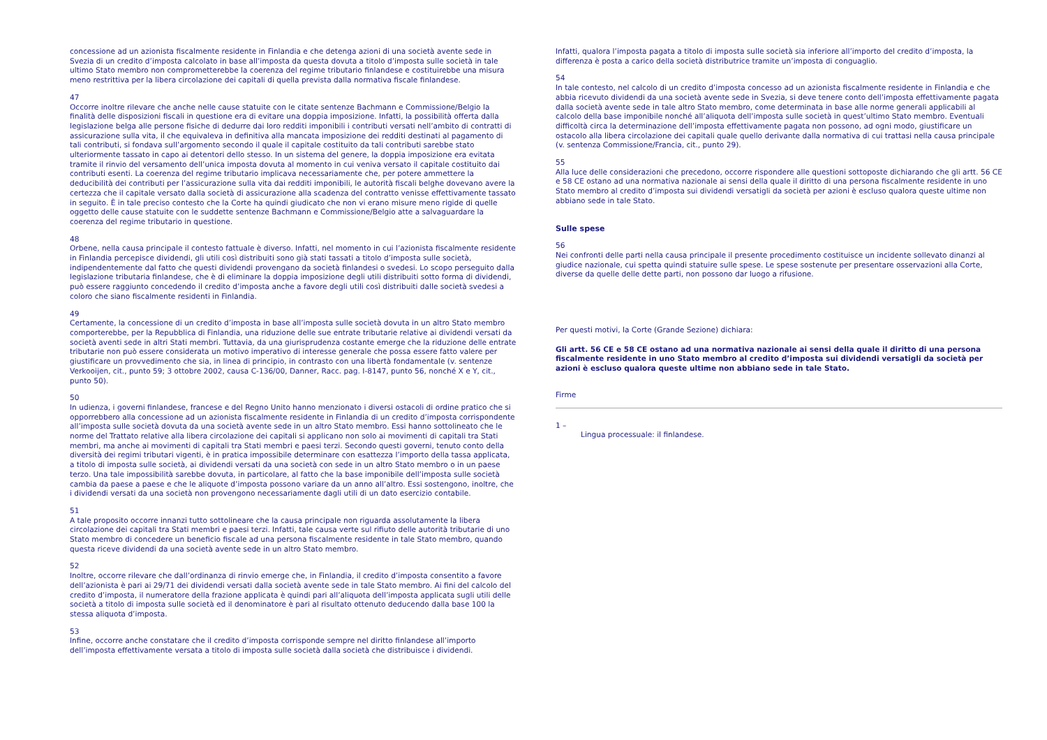concessione ad un azionista fiscalmente residente in Finlandia e che detenga azioni di una società avente sede in Svezia di un credito d’imposta calcolato in base all’imposta da questa dovuta a titolo d’imposta sulle società in tale ultimo Stato membro non comprometterebbe la coerenza del regime tributario finlandese e costituirebbe una misura meno restrittiva per la libera circolazione dei capitali di quella prevista dalla normativa fiscale finlandese.
47
Occorre inoltre rilevare che anche nelle cause statuite con le citate sentenze Bachmann e Commissione/Belgio la finalità delle disposizioni fiscali in questione era di evitare una doppia imposizione. Infatti, la possibilità offerta dalla legislazione belga alle persone fisiche di dedurre dai loro redditi imponibili i contributi versati nell’ambito di contratti di assicurazione sulla vita, il che equivaleva in definitiva alla mancata imposizione dei redditi destinati al pagamento di tali contributi, si fondava sull’argomento secondo il quale il capitale costituito da tali contributi sarebbe stato ulteriormente tassato in capo ai detentori dello stesso. In un sistema del genere, la doppia imposizione era evitata tramite il rinvio del versamento dell’unica imposta dovuta al momento in cui veniva versato il capitale costituito dai contributi esenti. La coerenza del regime tributario implicava necessariamente che, per potere ammettere la deducibilità dei contributi per l’assicurazione sulla vita dai redditi imponibili, le autorità fiscali belghe dovevano avere la certezza che il capitale versato dalla società di assicurazione alla scadenza del contratto venisse effettivamente tassato in seguito. È in tale preciso contesto che la Corte ha quindi giudicato che non vi erano misure meno rigide di quelle oggetto delle cause statuite con le suddette sentenze Bachmann e Commissione/Belgio atte a salvaguardare la coerenza del regime tributario in questione.
48
Orbene, nella causa principale il contesto fattuale è diverso. Infatti, nel momento in cui l’azionista fiscalmente residente in Finlandia percepisce dividendi, gli utili così distribuiti sono già stati tassati a titolo d’imposta sulle società, indipendentemente dal fatto che questi dividendi provengano da società finlandesi o svedesi. Lo scopo perseguito dalla legislazione tributaria finlandese, che è di eliminare la doppia imposizione degli utili distribuiti sotto forma di dividendi, può essere raggiunto concedendo il credito d’imposta anche a favore degli utili così distribuiti dalle società svedesi a coloro che siano fiscalmente residenti in Finlandia.
49
Certamente, la concessione di un credito d’imposta in base all’imposta sulle società dovuta in un altro Stato membro comporterebbe, per la Repubblica di Finlandia, una riduzione delle sue entrate tributarie relative ai dividendi versati da società aventi sede in altri Stati membri. Tuttavia, da una giurisprudenza costante emerge che la riduzione delle entrate tributarie non può essere considerata un motivo imperativo di interesse generale che possa essere fatto valere per giustificare un provvedimento che sia, in linea di principio, in contrasto con una libertà fondamentale (v. sentenze Verkooijen, cit., punto 59; 3 ottobre 2002, causa C-136/00, Danner, Racc. pag. I-8147, punto 56, nonché X e Y, cit., punto 50).
50
In udienza, i governi finlandese, francese e del Regno Unito hanno menzionato i diversi ostacoli di ordine pratico che si opporrebbero alla concessione ad un azionista fiscalmente residente in Finlandia di un credito d’imposta corrispondente all’imposta sulle società dovuta da una società avente sede in un altro Stato membro. Essi hanno sottolineato che le norme del Trattato relative alla libera circolazione dei capitali si applicano non solo ai movimenti di capitali tra Stati membri, ma anche ai movimenti di capitali tra Stati membri e paesi terzi. Secondo questi governi, tenuto conto della diversità dei regimi tributari vigenti, è in pratica impossibile determinare con esattezza l’importo della tassa applicata, a titolo di imposta sulle società, ai dividendi versati da una società con sede in un altro Stato membro o in un paese terzo. Una tale impossibilità sarebbe dovuta, in particolare, al fatto che la base imponibile dell’imposta sulle società cambia da paese a paese e che le aliquote d’imposta possono variare da un anno all’altro. Essi sostengono, inoltre, che i dividendi versati da una società non provengono necessariamente dagli utili di un dato esercizio contabile.
51
A tale proposito occorre innanzi tutto sottolineare che la causa principale non riguarda assolutamente la libera circolazione dei capitali tra Stati membri e paesi terzi. Infatti, tale causa verte sul rifiuto delle autorità tributarie di uno Stato membro di concedere un beneficio fiscale ad una persona fiscalmente residente in tale Stato membro, quando questa riceve dividendi da una società avente sede in un altro Stato membro.
52
Inoltre, occorre rilevare che dall’ordinanza di rinvio emerge che, in Finlandia, il credito d’imposta consentito a favore dell’azionista è pari ai 29/71 dei dividendi versati dalla società avente sede in tale Stato membro. Ai fini del calcolo del credito d’imposta, il numeratore della frazione applicata è quindi pari all’aliquota dell’imposta applicata sugli utili delle società a titolo di imposta sulle società ed il denominatore è pari al risultato ottenuto deducendo dalla base 100 la stessa aliquota d’imposta.
53
Infine, occorre anche constatare che il credito d’imposta corrisponde sempre nel diritto finlandese all’importo dell’imposta effettivamente versata a titolo di imposta sulle società dalla società che distribuisce i dividendi.
Infatti, qualora l’imposta pagata a titolo di imposta sulle società sia inferiore all’importo del credito d’imposta, la differenza è posta a carico della società distributrice tramite un’imposta di conguaglio.
54
In tale contesto, nel calcolo di un credito d’imposta concesso ad un azionista fiscalmente residente in Finlandia e che abbia ricevuto dividendi da una società avente sede in Svezia, si deve tenere conto dell’imposta effettivamente pagata dalla società avente sede in tale altro Stato membro, come determinata in base alle norme generali applicabili al calcolo della base imponibile nonché all’aliquota dell’imposta sulle società in quest’ultimo Stato membro. Eventuali difficoltà circa la determinazione dell’imposta effettivamente pagata non possono, ad ogni modo, giustificare un ostacolo alla libera circolazione dei capitali quale quello derivante dalla normativa di cui trattasi nella causa principale (v. sentenza Commissione/Francia, cit., punto 29).
55
Alla luce delle considerazioni che precedono, occorre rispondere alle questioni sottoposte dichiarando che gli artt. 56 CE e 58 CE ostano ad una normativa nazionale ai sensi della quale il diritto di una persona fiscalmente residente in uno Stato membro al credito d’imposta sui dividendi versatigli da società per azioni è escluso qualora queste ultime non abbiano sede in tale Stato.
Sulle spese
56
Nei confronti delle parti nella causa principale il presente procedimento costituisce un incidente sollevato dinanzi al giudice nazionale, cui spetta quindi statuire sulle spese. Le spese sostenute per presentare osservazioni alla Corte, diverse da quelle delle dette parti, non possono dar luogo a rifusione.
Per questi motivi, la Corte (Grande Sezione) dichiara:
Gli artt. 56 CE e 58 CE ostano ad una normativa nazionale ai sensi della quale il diritto di una persona fiscalmente residente in uno Stato membro al credito d’imposta sui dividendi versatigli da società per azioni è escluso qualora queste ultime non abbiano sede in tale Stato.
Firme
1 –
Lingua processuale: il finlandese.